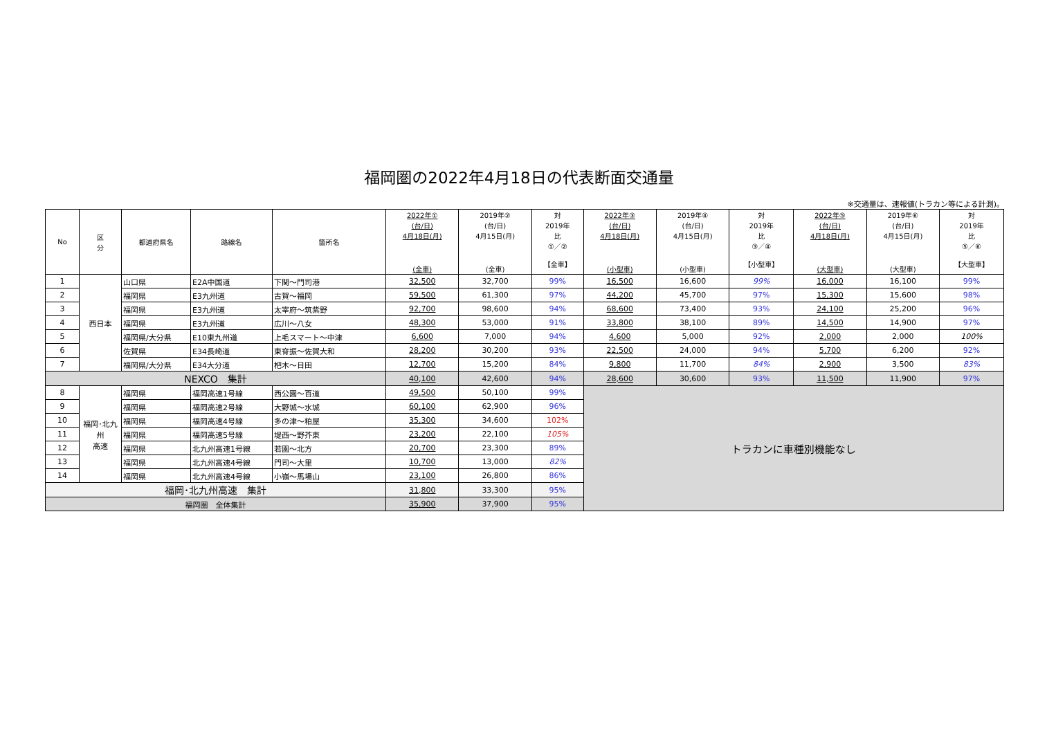福岡圏の2022年4月18日の代表断面交通量
※交通量は、速報値(トラカン等による計測)。
| No | 区 分 | 都道府県名 | 路線名 | 箇所名 | 2022年① (台/日) 4月18日(月) (全車) | 2019年② (台/日) 4月15日(月) (全車) | 対 2019年 比 ①／② 【全車】 | 2022年③ (台/日) 4月18日(月) (小型車) | 2019年④ (台/日) 4月15日(月) (小型車) | 対 2019年 比 ③／④ 【小型車】 | 2022年⑤ (台/日) 4月18日(月) (大型車) | 2019年⑥ (台/日) 4月15日(月) (大型車) | 対 2019年 比 ⑤／⑥ 【大型車】 |
| --- | --- | --- | --- | --- | --- | --- | --- | --- | --- | --- | --- | --- | --- |
| 1 | 西日本 | 山口県 | E2A中国道 | 下関～門司港 | 32,500 | 32,700 | 99% | 16,500 | 16,600 | 99% | 16,000 | 16,100 | 99% |
| 2 | | 福岡県 | E3九州道 | 古賀～福岡 | 59,500 | 61,300 | 97% | 44,200 | 45,700 | 97% | 15,300 | 15,600 | 98% |
| 3 | | 福岡県 | E3九州道 | 太宰府～筑紫野 | 92,700 | 98,600 | 94% | 68,600 | 73,400 | 93% | 24,100 | 25,200 | 96% |
| 4 | | 福岡県 | E3九州道 | 広川～八女 | 48,300 | 53,000 | 91% | 33,800 | 38,100 | 89% | 14,500 | 14,900 | 97% |
| 5 | | 福岡県/大分県 | E10東九州道 | 上毛スマート～中津 | 6,600 | 7,000 | 94% | 4,600 | 5,000 | 92% | 2,000 | 2,000 | 100% |
| 6 | | 佐賀県 | E34長崎道 | 東脊振～佐賀大和 | 28,200 | 30,200 | 93% | 22,500 | 24,000 | 94% | 5,700 | 6,200 | 92% |
| 7 | | 福岡県/大分県 | E34大分道 | 杷木～日田 | 12,700 | 15,200 | 84% | 9,800 | 11,700 | 84% | 2,900 | 3,500 | 83% |
| NEXCO 集計 | | | | | 40,100 | 42,600 | 94% | 28,600 | 30,600 | 93% | 11,500 | 11,900 | 97% |
| 8 | 福岡･北九州 高速 | 福岡県 | 福岡高速1号線 | 西公園～百道 | 49,500 | 50,100 | 99% | トラカンに車種別機能なし | | | | | |
| 9 | | 福岡県 | 福岡高速2号線 | 大野城～水城 | 60,100 | 62,900 | 96% | | | | | | |
| 10 | | 福岡県 | 福岡高速4号線 | 多の津～粕屋 | 35,300 | 34,600 | 102% | | | | | | |
| 11 | | 福岡県 | 福岡高速5号線 | 堤西～野芥東 | 23,200 | 22,100 | 105% | | | | | | |
| 12 | | 福岡県 | 北九州高速1号線 | 若園～北方 | 20,700 | 23,300 | 89% | | | | | | |
| 13 | | 福岡県 | 北九州高速4号線 | 門司～大里 | 10,700 | 13,000 | 82% | | | | | | |
| 14 | | 福岡県 | 北九州高速4号線 | 小嶺～馬場山 | 23,100 | 26,800 | 86% | | | | | | |
| 福岡･北九州高速 集計 | | | | | 31,800 | 33,300 | 95% | | | | | | |
| 福岡圏 全体集計 | | | | | 35,900 | 37,900 | 95% | | | | | | |